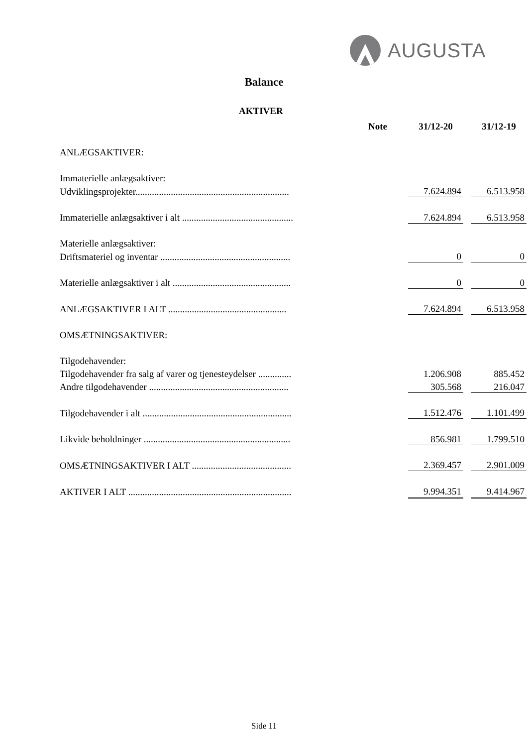AUGUSTA
Balance
AKTIVER
| | Note | 31/12-20 | | 31/12-19 |
| ANLÆGSAKTIVER: | | | | |
| Immaterielle anlægsaktiver: | | | | |
| Udviklingsprojekter................................................................. | | 7.624.894 | | 6.513.958 |
| Immaterielle anlægsaktiver i alt ............................................... | | 7.624.894 | | 6.513.958 |
| Materielle anlægsaktiver: | | | | |
| Driftsmateriel og inventar ....................................................... | | 0 | | 0 |
| Materielle anlægsaktiver i alt .................................................. | | 0 | | 0 |
| ANLÆGSAKTIVER I ALT .................................................. | | 7.624.894 | | 6.513.958 |
| OMSÆTNINGSAKTIVER: | | | | |
| Tilgodehavender: | | | | |
| Tilgodehavender fra salg af varer og tjenesteydelser .............. | | 1.206.908 | | 885.452 |
| Andre tilgodehavender ........................................................... | | 305.568 | | 216.047 |
| Tilgodehavender i alt ............................................................... | | 1.512.476 | | 1.101.499 |
| Likvide beholdninger .............................................................. | | 856.981 | | 1.799.510 |
| OMSÆTNINGSAKTIVER I ALT .......................................... | | 2.369.457 | | 2.901.009 |
| AKTIVER I ALT ..................................................................... | | 9.994.351 | | 9.414.967 |
Side 11